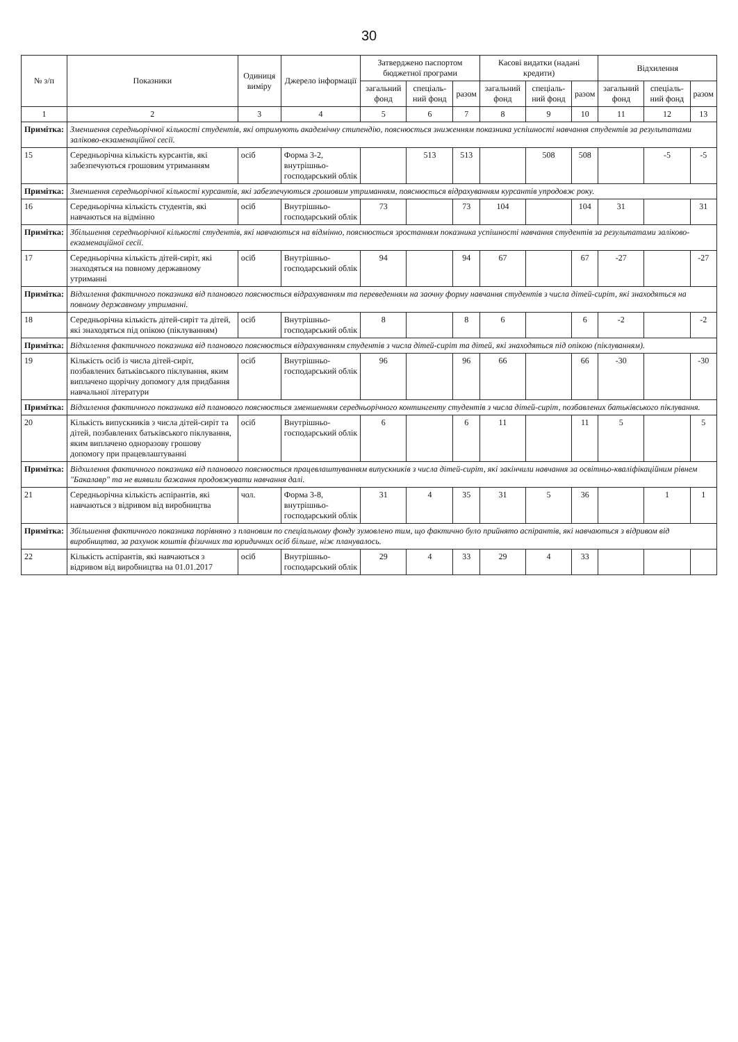30
| № з/п | Показники | Одиниця виміру | Джерело інформації | Затверджено паспортом бюджетної програми | | | Касові видатки (надані кредити) | | | Відхилення | | |
| --- | --- | --- | --- | --- | --- | --- | --- | --- | --- | --- | --- | --- |
| | | | | загальний фонд | спеціаль-ний фонд | разом | загальний фонд | спеціаль-ний фонд | разом | загальний фонд | спеціаль-ний фонд | разом |
| 1 | 2 | 3 | 4 | 5 | 6 | 7 | 8 | 9 | 10 | 11 | 12 | 13 |
| Примітка: | Зменшення середньорічної кількості студентів, які отримують академічну стипендію, пояснюється зниженням показника успішності навчання студентів за результатами заліково-екзаменаційної сесії. | | | | | | | | | | | |
| 15 | Середньорічна кількість курсантів, які забезпечуються грошовим утриманням | осіб | Форма 3-2, внутрішньо-господарський облік | | 513 | 513 | | 508 | 508 | | -5 | -5 |
| Примітка: | Зменшення середньорічної кількості курсантів, які забезпечуються грошовим утриманням, пояснюється відрахуванням курсантів упродовж року. | | | | | | | | | | | |
| 16 | Середньорічна кількість студентів, які навчаються на відмінно | осіб | Внутрішньо-господарський облік | 73 | | 73 | 104 | | 104 | 31 | | 31 |
| Примітка: | Збільшення середньорічної кількості студентів, які навчаються на відмінно, пояснюється зростанням показника успішності навчання студентів за результатами заліково-екзаменаційної сесії. | | | | | | | | | | | |
| 17 | Середньорічна кількість дітей-сиріт, які знаходяться на повному державному утриманні | осіб | Внутрішньо-господарський облік | 94 | | 94 | 67 | | 67 | -27 | | -27 |
| Примітка: | Відхилення фактичного показника від планового пояснюється відрахуванням та переведенням на заочну форму навчання студентів з числа дітей-сиріт, які знаходяться на повному державному утриманні. | | | | | | | | | | | |
| 18 | Середньорічна кількість дітей-сиріт та дітей, які знаходяться під опікою (піклуванням) | осіб | Внутрішньо-господарський облік | 8 | | 8 | 6 | | 6 | -2 | | -2 |
| Примітка: | Відхилення фактичного показника від планового пояснюється відрахуванням студентів з числа дітей-сиріт та дітей, які знаходяться під опікою (піклуванням). | | | | | | | | | | | |
| 19 | Кількість осіб із числа дітей-сиріт, позбавлених батьківського піклування, яким виплачено щорічну допомогу для придбання навчальної літератури | осіб | Внутрішньо-господарський облік | 96 | | 96 | 66 | | 66 | -30 | | -30 |
| Примітка: | Відхилення фактичного показника від планового пояснюється зменшенням середньорічного контингенту студентів з числа дітей-сиріт, позбавлених батьківського піклування. | | | | | | | | | | | |
| 20 | Кількість випускників з числа дітей-сиріт та дітей, позбавлених батьківського піклування, яким виплачено одноразову грошову допомогу при працевлаштуванні | осіб | Внутрішньо-господарський облік | 6 | | 6 | 11 | | 11 | 5 | | 5 |
| Примітка: | Відхилення фактичного показника від планового пояснюється працевлаштуванням випускників з числа дітей-сиріт, які закінчили навчання за освітньо-кваліфікаційним рівнем "Бакалавр" та не виявили бажання продовжувати навчання далі. | | | | | | | | | | | |
| 21 | Середньорічна кількість аспірантів, які навчаються з відривом від виробництва | чол. | Форма 3-8, внутрішньо-господарський облік | 31 | 4 | 35 | 31 | 5 | 36 | | 1 | 1 |
| Примітка: | Збільшення фактичного показника порівняно з плановим по спеціальному фонду зумовлено тим, що фактично було прийнято аспірантів, які навчаються з відривом від виробництва, за рахунок коштів фізичних та юридичних осіб більше, ніж планувалось. | | | | | | | | | | | |
| 22 | Кількість аспірантів, які навчаються з відривом від виробництва на 01.01.2017 | осіб | Внутрішньо-господарський облік | 29 | 4 | 33 | 29 | 4 | 33 | | | |